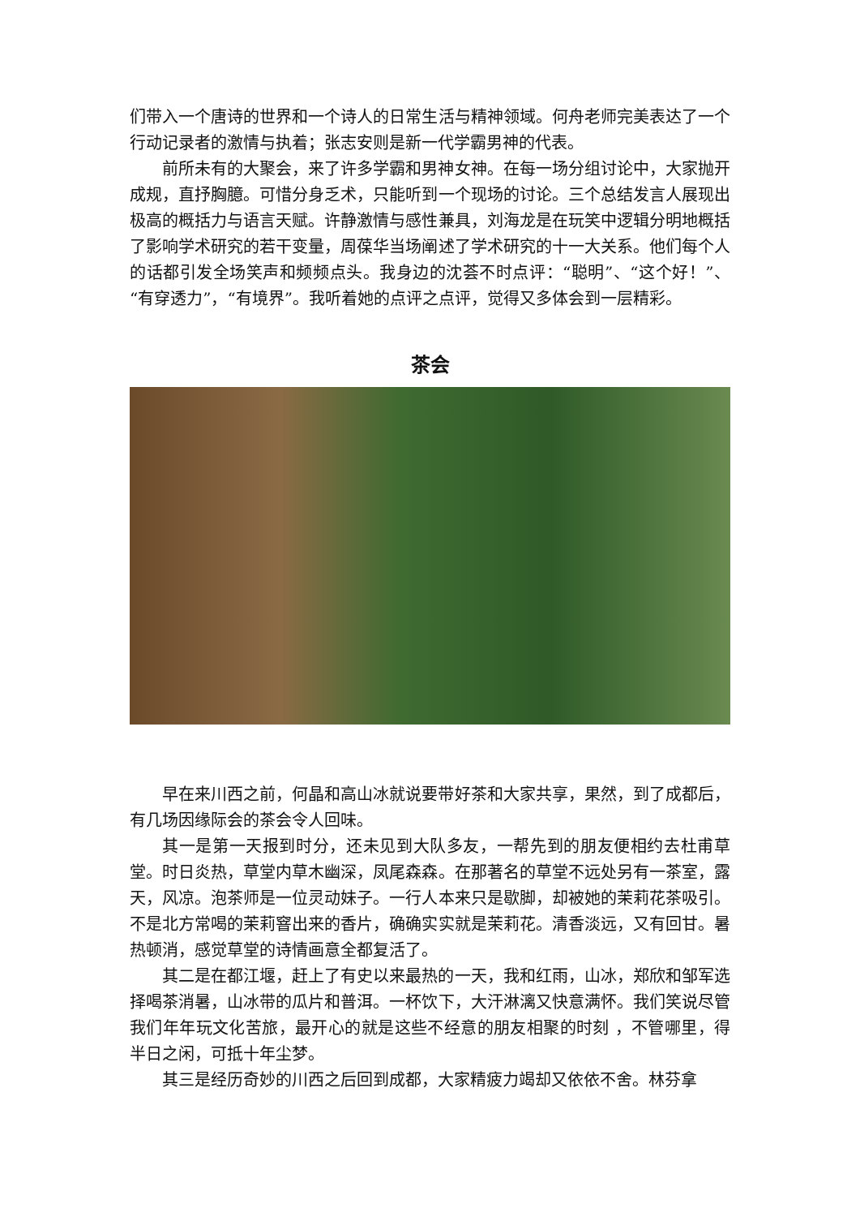们带入一个唐诗的世界和一个诗人的日常生活与精神领域。何舟老师完美表达了一个行动记录者的激情与执着；张志安则是新一代学霸男神的代表。
前所未有的大聚会，来了许多学霸和男神女神。在每一场分组讨论中，大家抛开成规，直抒胸臆。可惜分身乏术，只能听到一个现场的讨论。三个总结发言人展现出极高的概括力与语言天赋。许静激情与感性兼具，刘海龙是在玩笑中逻辑分明地概括了影响学术研究的若干变量，周葆华当场阐述了学术研究的十一大关系。他们每个人的话都引发全场笑声和频频点头。我身边的沈荟不时点评：“聪明”、“这个好！”、“有穿透力”，“有境界”。我听着她的点评之点评，觉得又多体会到一层精彩。
茶会
早在来川西之前，何晶和高山冰就说要带好茶和大家共享，果然，到了成都后，有几场因缘际会的茶会令人回味。
其一是第一天报到时分，还未见到大队多友，一帮先到的朋友便相约去杜甫草堂。时日炎热，草堂内草木幽深，凤尾森森。在那著名的草堂不远处另有一茶室，露天，风凉。泡茶师是一位灵动妹子。一行人本来只是歇脚，却被她的茉莉花茶吸引。不是北方常喝的茉莉窨出来的香片，确确实实就是茉莉花。清香淡远，又有回甘。暑热顿消，感觉草堂的诗情画意全都复活了。
其二是在都江堰，赶上了有史以来最热的一天，我和红雨，山冰，郑欣和邹军选择喝茶消暑，山冰带的瓜片和普洱。一杯饮下，大汗淋漓又快意满怀。我们笑说尽管我们年年玩文化苦旅，最开心的就是这些不经意的朋友相聚的时刻 ，不管哪里，得半日之闲，可抵十年尘梦。
其三是经历奇妙的川西之后回到成都，大家精疲力竭却又依依不舍。林芬拿